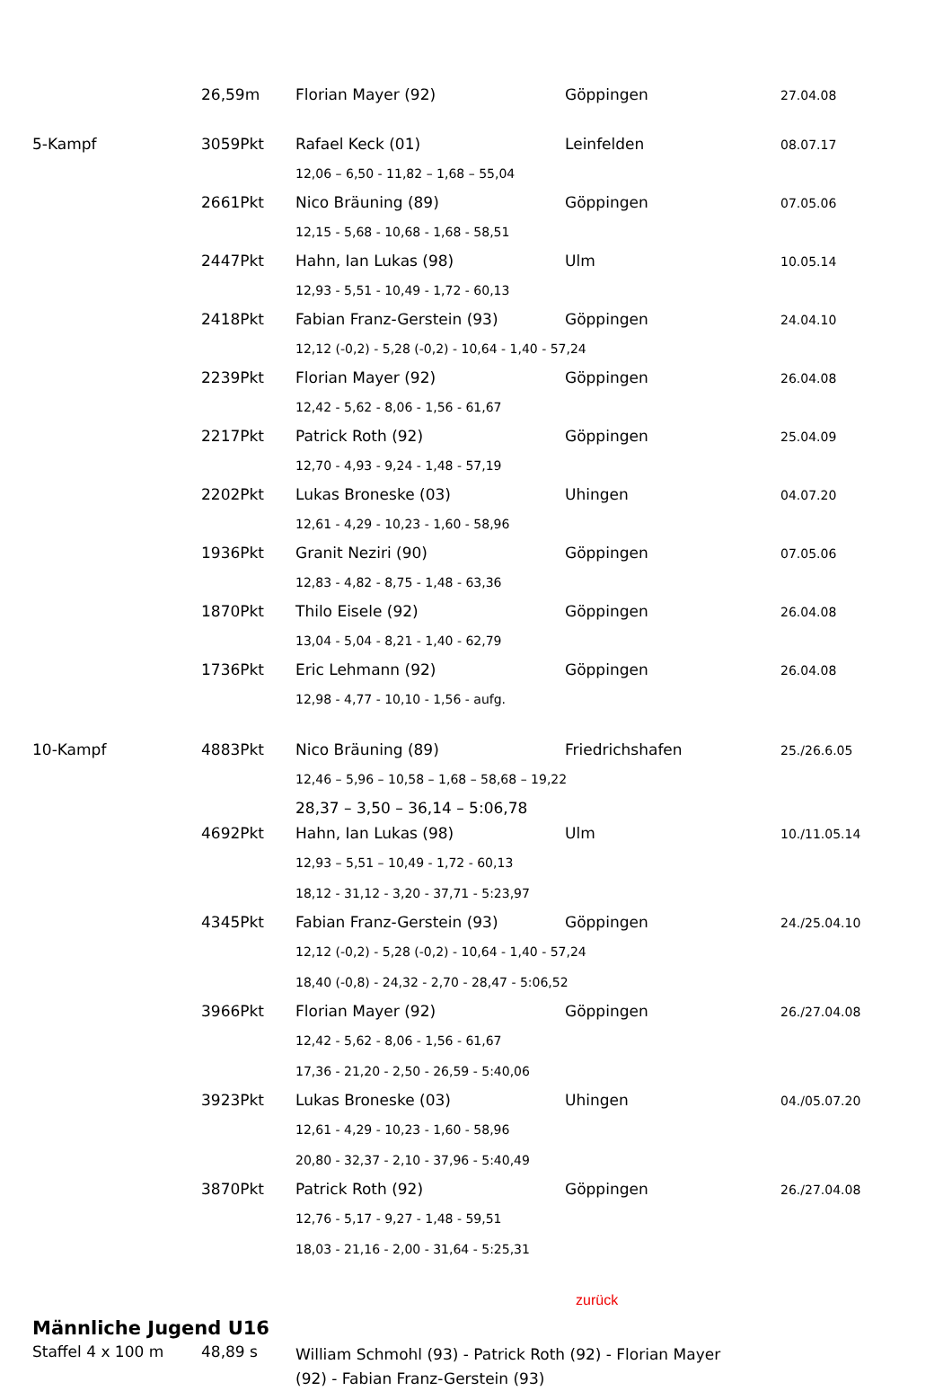| | 26,59m | Florian Mayer (92) | Göppingen | 27.04.08 |
| 5-Kampf | 3059Pkt | Rafael Keck (01) | Leinfelden | 08.07.17 |
| | | 12,06 – 6,50 - 11,82 – 1,68 – 55,04 | | |
| | 2661Pkt | Nico Bräuning (89) | Göppingen | 07.05.06 |
| | | 12,15 - 5,68 - 10,68 - 1,68 - 58,51 | | |
| | 2447Pkt | Hahn, Ian Lukas (98) | Ulm | 10.05.14 |
| | | 12,93 - 5,51 - 10,49 - 1,72 - 60,13 | | |
| | 2418Pkt | Fabian Franz-Gerstein (93) | Göppingen | 24.04.10 |
| | | 12,12 (-0,2) - 5,28 (-0,2) - 10,64 - 1,40 - 57,24 | | |
| | 2239Pkt | Florian Mayer (92) | Göppingen | 26.04.08 |
| | | 12,42 - 5,62 - 8,06 - 1,56 - 61,67 | | |
| | 2217Pkt | Patrick Roth (92) | Göppingen | 25.04.09 |
| | | 12,70 - 4,93 - 9,24 - 1,48 - 57,19 | | |
| | 2202Pkt | Lukas Broneske (03) | Uhingen | 04.07.20 |
| | | 12,61 - 4,29 - 10,23 - 1,60 - 58,96 | | |
| | 1936Pkt | Granit Neziri (90) | Göppingen | 07.05.06 |
| | | 12,83 - 4,82 - 8,75 - 1,48 - 63,36 | | |
| | 1870Pkt | Thilo Eisele (92) | Göppingen | 26.04.08 |
| | | 13,04 - 5,04 - 8,21 - 1,40 - 62,79 | | |
| | 1736Pkt | Eric Lehmann (92) | Göppingen | 26.04.08 |
| | | 12,98 - 4,77 - 10,10 - 1,56 - aufg. | | |
| 10-Kampf | 4883Pkt | Nico Bräuning (89) | Friedrichshafen | 25./26.6.05 |
| | | 12,46 – 5,96 – 10,58 – 1,68 – 58,68 – 19,22 | | |
| | | 28,37 – 3,50 – 36,14 – 5:06,78 | | |
| | 4692Pkt | Hahn, Ian Lukas (98) | Ulm | 10./11.05.14 |
| | | 12,93 – 5,51 – 10,49 - 1,72 - 60,13 | | |
| | | 18,12 - 31,12 - 3,20 - 37,71 - 5:23,97 | | |
| | 4345Pkt | Fabian Franz-Gerstein (93) | Göppingen | 24./25.04.10 |
| | | 12,12 (-0,2) - 5,28 (-0,2) - 10,64 - 1,40 - 57,24 | | |
| | | 18,40 (-0,8) - 24,32 - 2,70 - 28,47 - 5:06,52 | | |
| | 3966Pkt | Florian Mayer (92) | Göppingen | 26./27.04.08 |
| | | 12,42 - 5,62 - 8,06 - 1,56 - 61,67 | | |
| | | 17,36 - 21,20 - 2,50 - 26,59 - 5:40,06 | | |
| | 3923Pkt | Lukas Broneske (03) | Uhingen | 04./05.07.20 |
| | | 12,61 - 4,29 - 10,23 - 1,60 - 58,96 | | |
| | | 20,80 - 32,37 - 2,10 - 37,96 - 5:40,49 | | |
| | 3870Pkt | Patrick Roth (92) | Göppingen | 26./27.04.08 |
| | | 12,76 - 5,17 - 9,27 - 1,48 - 59,51 | | |
| | | 18,03 - 21,16 - 2,00 - 31,64 - 5:25,31 | | |
zurück
Männliche Jugend U16
| Staffel 4 x 100 m | 48,89 s | William Schmohl (93) - Patrick Roth (92) - Florian Mayer (92) - Fabian Franz-Gerstein (93) |